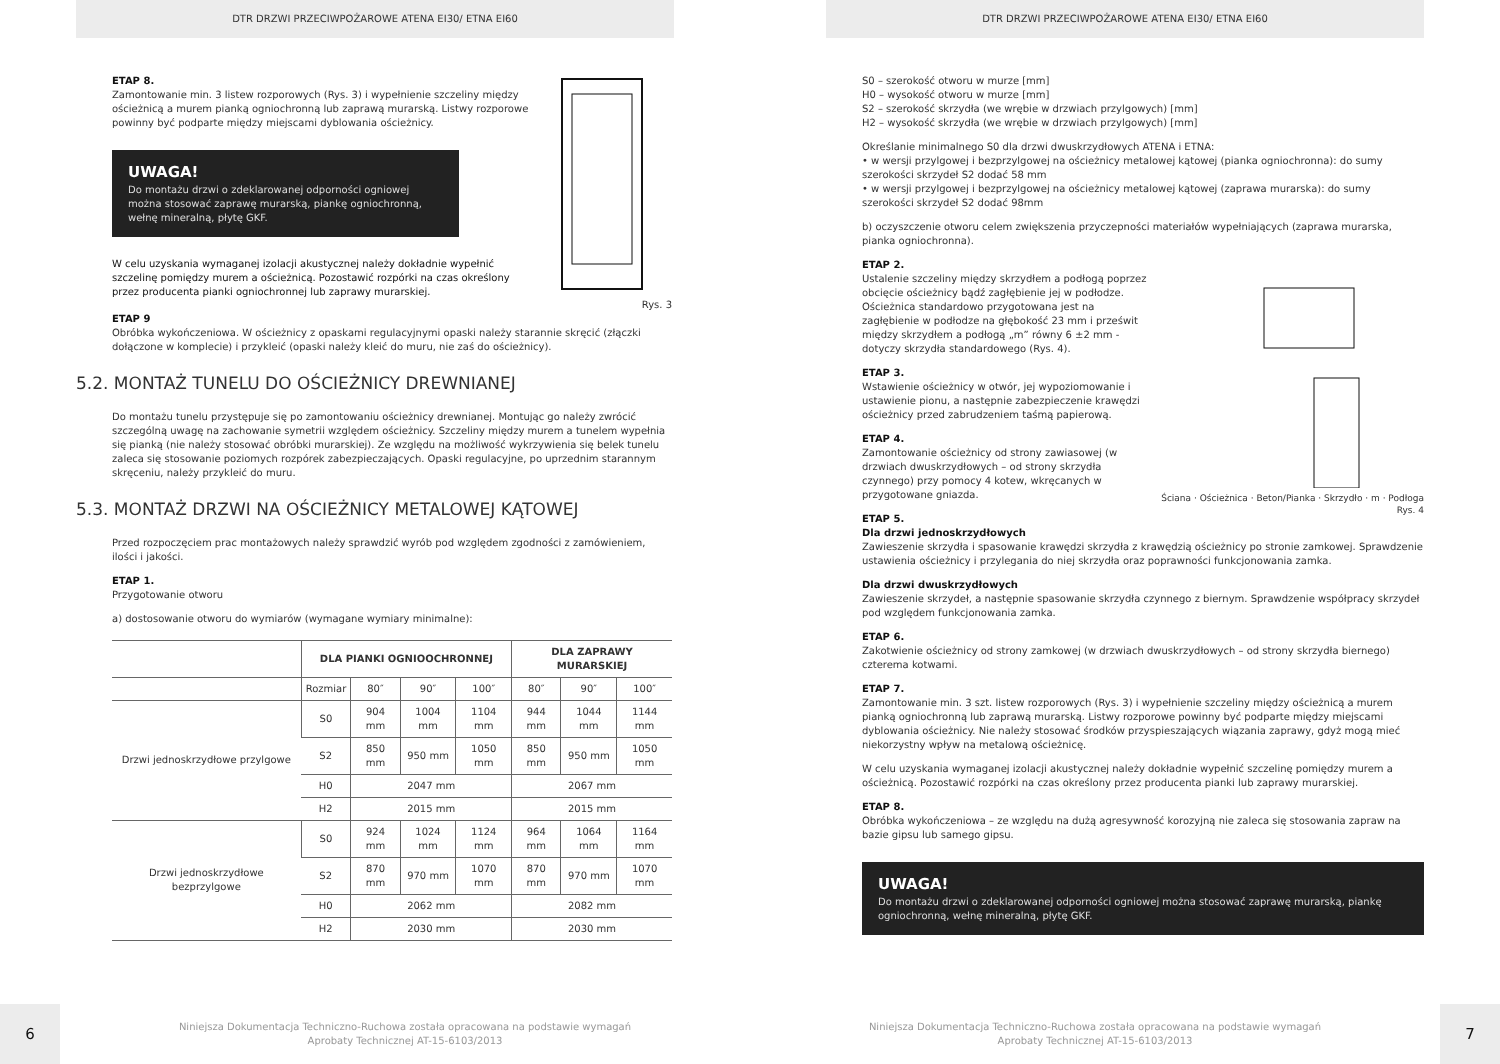DTR DRZWI PRZECIWPOŻAROWE ATENA EI30/ ETNA EI60
Rys. 3
ETAP 8.
Zamontowanie min. 3 listew rozporowych (Rys. 3) i wypełnienie szczeliny między ościeżnicą a murem pianką ogniochronną lub zaprawą murarską. Listwy rozporowe powinny być podparte między miejscami dyblowania ościeżnicy.
UWAGA!
Do montażu drzwi o zdeklarowanej odporności ogniowej można stosować zaprawę murarską, piankę ogniochronną, wełnę mineralną, płytę GKF.
W celu uzyskania wymaganej izolacji akustycznej należy dokładnie wypełnić szczelinę pomiędzy murem a ościeżnicą. Pozostawić rozpórki na czas określony przez producenta pianki ogniochronnej lub zaprawy murarskiej.
ETAP 9
Obróbka wykończeniowa. W ościeżnicy z opaskami regulacyjnymi opaski należy starannie skręcić (złączki dołączone w komplecie) i przykleić (opaski należy kleić do muru, nie zaś do ościeżnicy).
5.2. MONTAŻ TUNELU DO OŚCIEŻNICY DREWNIANEJ
Do montażu tunelu przystępuje się po zamontowaniu ościeżnicy drewnianej. Montując go należy zwrócić szczególną uwagę na zachowanie symetrii względem ościeżnicy. Szczeliny między murem a tunelem wypełnia się pianką (nie należy stosować obróbki murarskiej). Ze względu na możliwość wykrzywienia się belek tunelu zaleca się stosowanie poziomych rozpórek zabezpieczających. Opaski regulacyjne, po uprzednim starannym skręceniu, należy przykleić do muru.
5.3. MONTAŻ DRZWI NA OŚCIEŻNICY METALOWEJ KĄTOWEJ
Przed rozpoczęciem prac montażowych należy sprawdzić wyrób pod względem zgodności z zamówieniem, ilości i jakości.
ETAP 1.
Przygotowanie otworu
a) dostosowanie otworu do wymiarów (wymagane wymiary minimalne):
| | DLA PIANKI OGNIOOCHRONNEJ | | | | DLA ZAPRAWY MURARSKIEJ | | |
| --- | --- | --- | --- | --- | --- | --- | --- |
| | Rozmiar | 80″ | 90″ | 100″ | 80″ | 90″ | 100″ |
| Drzwi jednoskrzydłowe przylgowe | S0 | 904 mm | 1004 mm | 1104 mm | 944 mm | 1044 mm | 1144 mm |
| | S2 | 850 mm | 950 mm | 1050 mm | 850 mm | 950 mm | 1050 mm |
| | H0 | 2047 mm | | | 2067 mm | | |
| | H2 | 2015 mm | | | 2015 mm | | |
| Drzwi jednoskrzydłowe bezprzylgowe | S0 | 924 mm | 1024 mm | 1124 mm | 964 mm | 1064 mm | 1164 mm |
| | S2 | 870 mm | 970 mm | 1070 mm | 870 mm | 970 mm | 1070 mm |
| | H0 | 2062 mm | | | 2082 mm | | |
| | H2 | 2030 mm | | | 2030 mm | | |
6
Niniejsza Dokumentacja Techniczno-Ruchowa została opracowana na podstawie wymagań
Aprobaty Technicznej AT-15-6103/2013
DTR DRZWI PRZECIWPOŻAROWE ATENA EI30/ ETNA EI60
S0 – szerokość otworu w murze [mm]
H0 – wysokość otworu w murze [mm]
S2 – szerokość skrzydła (we wrębie w drzwiach przylgowych) [mm]
H2 – wysokość skrzydła (we wrębie w drzwiach przylgowych) [mm]
Określanie minimalnego S0 dla drzwi dwuskrzydłowych ATENA i ETNA:
• w wersji przylgowej i bezprzylgowej na ościeżnicy metalowej kątowej (pianka ogniochronna): do sumy szerokości skrzydeł S2 dodać 58 mm
• w wersji przylgowej i bezprzylgowej na ościeżnicy metalowej kątowej (zaprawa murarska): do sumy szerokości skrzydeł S2 dodać 98mm
b) oczyszczenie otworu celem zwiększenia przyczepności materiałów wypełniających (zaprawa murarska, pianka ogniochronna).
Ściana · Ościeżnica · Beton/Pianka · Skrzydło · m · Podłoga
Rys. 4
ETAP 2.
Ustalenie szczeliny między skrzydłem a podłogą poprzez obcięcie ościeżnicy bądź zagłębienie jej w podłodze. Ościeżnica standardowo przygotowana jest na zagłębienie w podłodze na głębokość 23 mm i prześwit między skrzydłem a podłogą „m” równy 6 ±2 mm - dotyczy skrzydła standardowego (Rys. 4).
ETAP 3.
Wstawienie ościeżnicy w otwór, jej wypoziomowanie i ustawienie pionu, a następnie zabezpieczenie krawędzi ościeżnicy przed zabrudzeniem taśmą papierową.
ETAP 4.
Zamontowanie ościeżnicy od strony zawiasowej (w drzwiach dwuskrzydłowych – od strony skrzydła czynnego) przy pomocy 4 kotew, wkręcanych w przygotowane gniazda.
ETAP 5.
Dla drzwi jednoskrzydłowych
Zawieszenie skrzydła i spasowanie krawędzi skrzydła z krawędzią ościeżnicy po stronie zamkowej. Sprawdzenie ustawienia ościeżnicy i przylegania do niej skrzydła oraz poprawności funkcjonowania zamka.
Dla drzwi dwuskrzydłowych
Zawieszenie skrzydeł, a następnie spasowanie skrzydła czynnego z biernym. Sprawdzenie współpracy skrzydeł pod względem funkcjonowania zamka.
ETAP 6.
Zakotwienie ościeżnicy od strony zamkowej (w drzwiach dwuskrzydłowych – od strony skrzydła biernego) czterema kotwami.
ETAP 7.
Zamontowanie min. 3 szt. listew rozporowych (Rys. 3) i wypełnienie szczeliny między ościeżnicą a murem pianką ogniochronną lub zaprawą murarską. Listwy rozporowe powinny być podparte między miejscami dyblowania ościeżnicy. Nie należy stosować środków przyspieszających wiązania zaprawy, gdyż mogą mieć niekorzystny wpływ na metalową ościeżnicę.
W celu uzyskania wymaganej izolacji akustycznej należy dokładnie wypełnić szczelinę pomiędzy murem a ościeżnicą. Pozostawić rozpórki na czas określony przez producenta pianki lub zaprawy murarskiej.
ETAP 8.
Obróbka wykończeniowa – ze względu na dużą agresywność korozyjną nie zaleca się stosowania zapraw na bazie gipsu lub samego gipsu.
UWAGA!
Do montażu drzwi o zdeklarowanej odporności ogniowej można stosować zaprawę murarską, piankę ogniochronną, wełnę mineralną, płytę GKF.
Niniejsza Dokumentacja Techniczno-Ruchowa została opracowana na podstawie wymagań
Aprobaty Technicznej AT-15-6103/2013
7